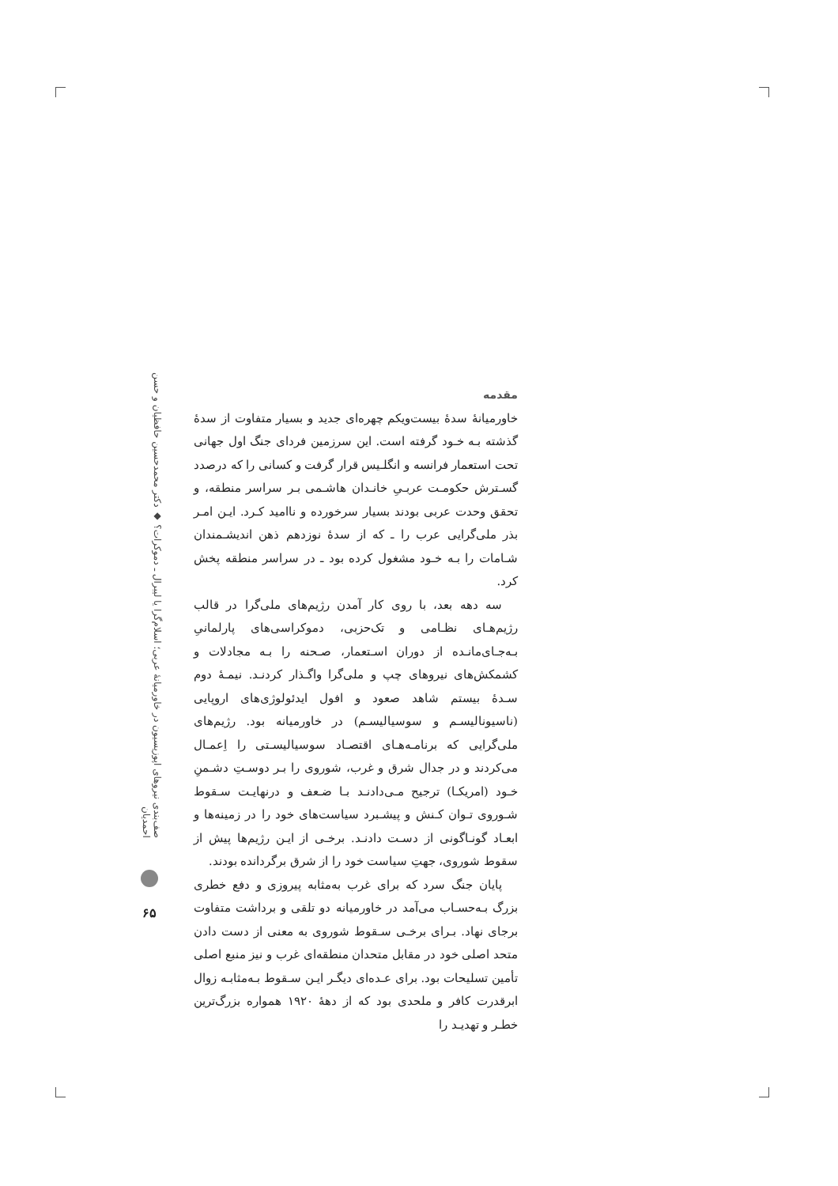صف‌بندی نیروهای اپوزیسیون در خاورمیانهٔ عربی؛ اسلام‌گرا یا لیبرال ـ دموکرات؟ ◆ دکتر محمدحسین حافظیان و حسن احمدیان
۶۵
مقدمه
خاورمیانهٔ سدهٔ بیست‌ویکم چهره‌ای جدید و بسیار متفاوت از سدهٔ گذشته بـه خـود گرفته است. این سرزمین فردای جنگ اول جهانی تحت استعمار فرانسه و انگلـیس قرار گرفت و کسانی را که درصدد گسـترش حکومـت عربـیِ خانـدان هاشـمی بـر سراسر منطقه، و تحقق وحدت عربی بودند بسیار سرخورده و ناامید کـرد. ایـن امـر بذر ملی‌گرایی عرب را ـ که از سدهٔ نوزدهم ذهن اندیشـمندان شـامات را بـه خـود مشغول کرده بود ـ در سراسر منطقه پخش کرد.
سه دهه بعد، با روی کار آمدن رژیم‌های ملی‌گرا در قالب رژیم‌هـای نظـامی و تک‌حزبی، دموکراسی‌های پارلمانیِ بـه‌جـای‌مانـده از دوران اسـتعمار، صـحنه را بـه مجادلات و کشمکش‌های نیروهای چپ و ملی‌گرا واگـذار کردنـد. نیمـهٔ دوم سـدهٔ بیستم شاهد صعود و افول ایدئولوژی‌های اروپایی (ناسیونالیسـم و سوسیالیسـم) در خاورمیانه بود. رژیم‌های ملی‌گرایی که برنامـه‌هـای اقتصـاد سوسیالیسـتی را اِعمـال می‌کردند و در جدال شرق و غرب، شوروی را بـر دوسـتِ دشـمنِ خـود (امریکـا) ترجیح مـی‌دادنـد بـا ضـعف و درنهایـت سـقوط شـوروی تـوان کـنش و پیشـبرد سیاست‌های خود را در زمینه‌ها و ابعـاد گونـاگونی از دسـت دادنـد. برخـی از ایـن رژیم‌ها پیش از سقوط شوروی، جهتِ سیاست خود را از شرق برگردانده بودند.
پایان جنگ سرد که برای غرب به‌مثابه پیروزی و دفع خطری بزرگ بـه‌حسـاب می‌آمد در خاورمیانه دو تلقی و برداشت متفاوت برجای نهاد. بـرای برخـی سـقوط شوروی به معنی از دست دادن متحد اصلی خود در مقابل متحدان منطقه‌ای غرب و نیز منبع اصلی تأمین تسلیحات بود. برای عـده‌ای دیگـر ایـن سـقوط بـه‌مثابـه زوال ابرقدرت کافر و ملحدی بود که از دههٔ ۱۹۲۰ همواره بزرگ‌ترین خطـر و تهدیـد را